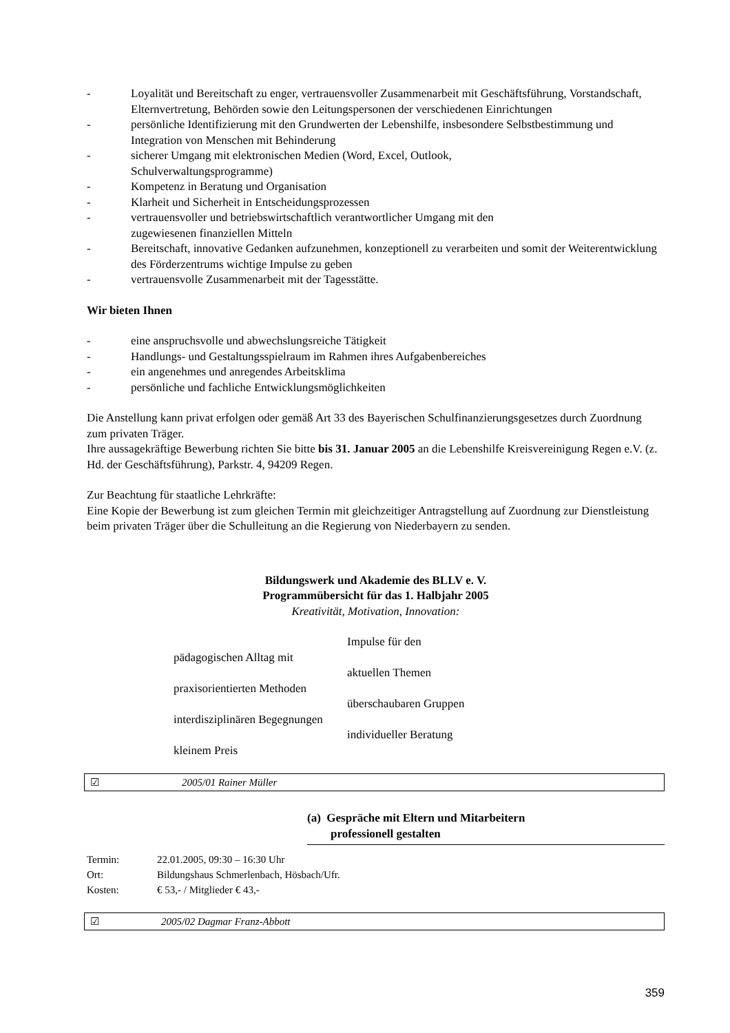- Loyalität und Bereitschaft zu enger, vertrauensvoller Zusammenarbeit mit Geschäftsführung, Vorstandschaft, Elternvertretung, Behörden sowie den Leitungspersonen der verschiedenen Einrichtungen
- persönliche Identifizierung mit den Grundwerten der Lebenshilfe, insbesondere Selbstbestimmung und Integration von Menschen mit Behinderung
- sicherer Umgang mit elektronischen Medien (Word, Excel, Outlook,
Schulverwaltungsprogramme)
- Kompetenz in Beratung und Organisation
- Klarheit und Sicherheit in Entscheidungsprozessen
- vertrauensvoller und betriebswirtschaftlich verantwortlicher Umgang mit den
zugewiesenen finanziellen Mitteln
- Bereitschaft, innovative Gedanken aufzunehmen, konzeptionell zu verarbeiten und somit der Weiterentwicklung des Förderzentrums wichtige Impulse zu geben
- vertrauensvolle Zusammenarbeit mit der Tagesstätte.
Wir bieten Ihnen
- eine anspruchsvolle und abwechslungsreiche Tätigkeit
- Handlungs- und Gestaltungsspielraum im Rahmen ihres Aufgabenbereiches
- ein angenehmes und anregendes Arbeitsklima
- persönliche und fachliche Entwicklungsmöglichkeiten
Die Anstellung kann privat erfolgen oder gemäß Art 33 des Bayerischen Schulfinanzierungsgesetzes durch Zuordnung zum privaten Träger.
Ihre aussagekräftige Bewerbung richten Sie bitte bis 31. Januar 2005 an die Lebenshilfe Kreisvereinigung Regen e.V. (z. Hd. der Geschäftsführung), Parkstr. 4, 94209 Regen.
Zur Beachtung für staatliche Lehrkräfte:
Eine Kopie der Bewerbung ist zum gleichen Termin mit gleichzeitiger Antragstellung auf Zuordnung zur Dienstleistung beim privaten Träger über die Schulleitung an die Regierung von Niederbayern zu senden.
Bildungswerk und Akademie des BLLV e. V.
Programmübersicht für das 1. Halbjahr 2005
Kreativität, Motivation, Innovation:
Impulse für den
pädagogischen Alltag mit
aktuellen Themen
praxisorientierten Methoden
überschaubaren Gruppen
interdisziplinären Begegnungen
individueller Beratung
kleinem Preis
☑ 2005/01 Rainer Müller
(a) Gespräche mit Eltern und Mitarbeitern
professionell gestalten
Termin: 22.01.2005, 09:30 – 16:30 Uhr
Ort: Bildungshaus Schmerlenbach, Hösbach/Ufr.
Kosten: € 53,- / Mitglieder € 43,-
☑ 2005/02 Dagmar Franz-Abbott
359